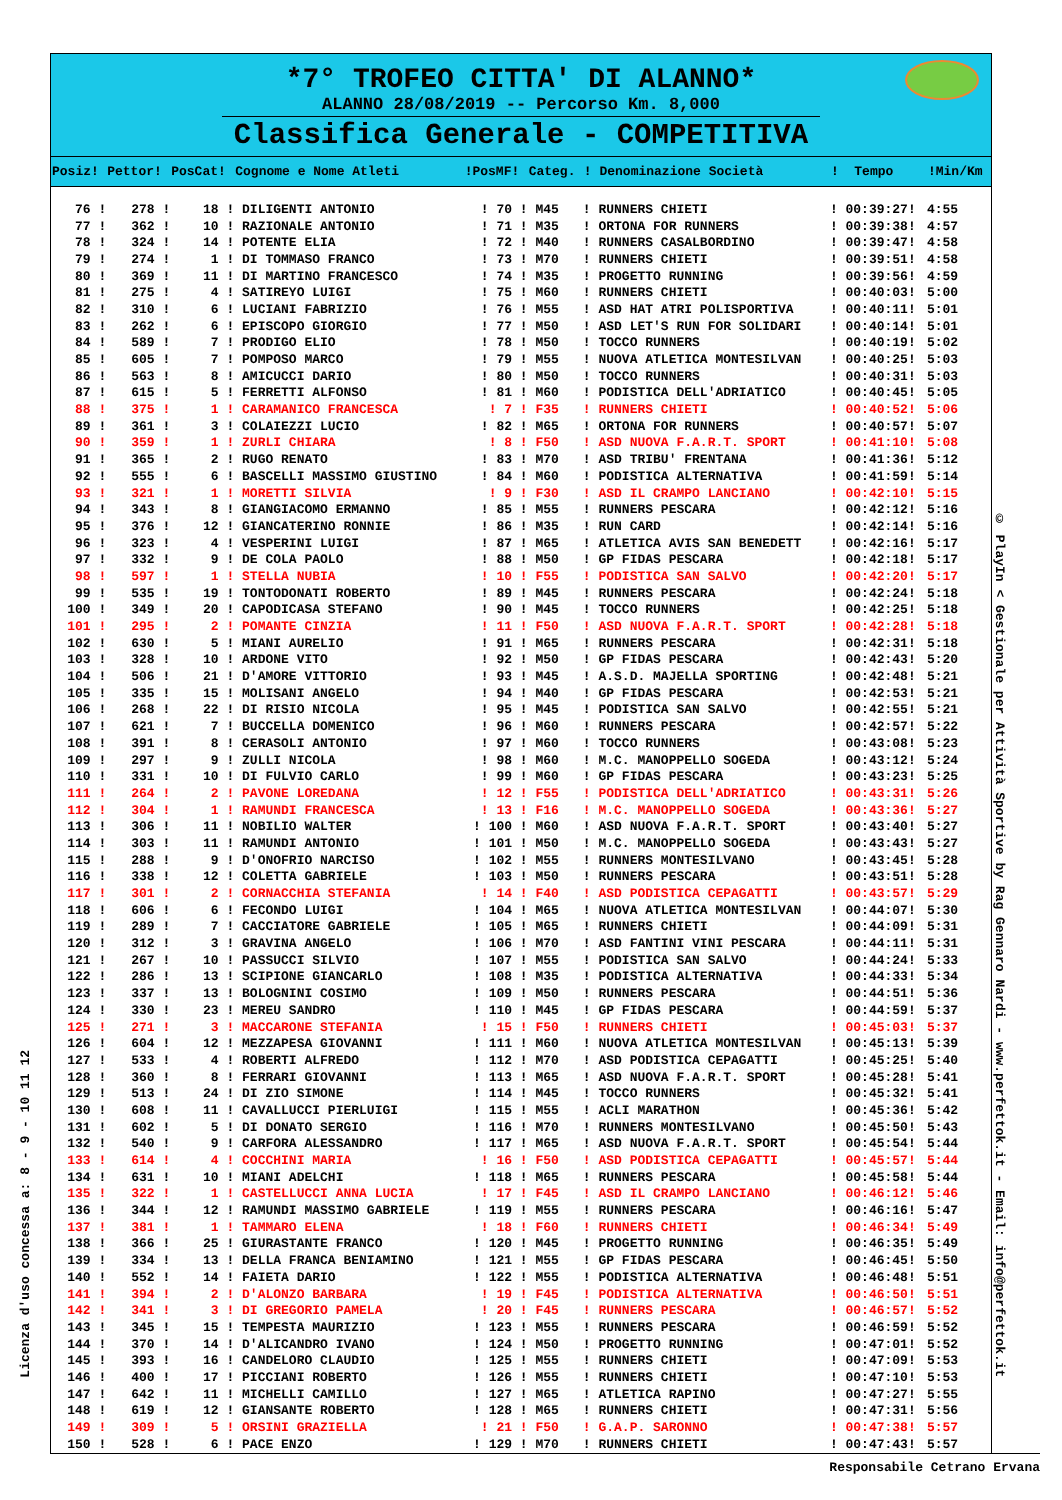Licenza d'uso concessa a: 8 - 9 - 10 11 12
*7° TROFEO CITTA' DI ALANNO*
ALANNO 28/08/2019 -- Percorso Km. 8,000
Classifica Generale - COMPETITIVA
| Posiz! | Pettor! | PosCat! | Cognome e Nome Atleti | !PosMF! | Categ. | ! Denominazione Società | ! Tempo | !Min/Km |
| --- | --- | --- | --- | --- | --- | --- | --- | --- |
| 76 ! | 278 ! | 18 ! | DILIGENTI ANTONIO | ! 70 ! | M45 | ! RUNNERS CHIETI | ! 00:39:27! | 4:55 |
| 77 ! | 362 ! | 10 ! | RAZIONALE ANTONIO | ! 71 ! | M35 | ! ORTONA FOR RUNNERS | ! 00:39:38! | 4:57 |
| 78 ! | 324 ! | 14 ! | POTENTE ELIA | ! 72 ! | M40 | ! RUNNERS CASALBORDINO | ! 00:39:47! | 4:58 |
| 79 ! | 274 ! | 1 ! | DI TOMMASO FRANCO | ! 73 ! | M70 | ! RUNNERS CHIETI | ! 00:39:51! | 4:58 |
| 80 ! | 369 ! | 11 ! | DI MARTINO FRANCESCO | ! 74 ! | M35 | ! PROGETTO RUNNING | ! 00:39:56! | 4:59 |
| 81 ! | 275 ! | 4 ! | SATIREYO LUIGI | ! 75 ! | M60 | ! RUNNERS CHIETI | ! 00:40:03! | 5:00 |
| 82 ! | 310 ! | 6 ! | LUCIANI FABRIZIO | ! 76 ! | M55 | ! ASD HAT ATRI POLISPORTIVA | ! 00:40:11! | 5:01 |
| 83 ! | 262 ! | 6 ! | EPISCOPO GIORGIO | ! 77 ! | M50 | ! ASD LET'S RUN FOR SOLIDARI | ! 00:40:14! | 5:01 |
| 84 ! | 589 ! | 7 ! | PRODIGO ELIO | ! 78 ! | M50 | ! TOCCO RUNNERS | ! 00:40:19! | 5:02 |
| 85 ! | 605 ! | 7 ! | POMPOSO MARCO | ! 79 ! | M55 | ! NUOVA ATLETICA MONTESILVAN | ! 00:40:25! | 5:03 |
| 86 ! | 563 ! | 8 ! | AMICUCCI DARIO | ! 80 ! | M50 | ! TOCCO RUNNERS | ! 00:40:31! | 5:03 |
| 87 ! | 615 ! | 5 ! | FERRETTI ALFONSO | ! 81 ! | M60 | ! PODISTICA DELL'ADRIATICO | ! 00:40:45! | 5:05 |
| 88 ! | 375 ! | 1 ! | CARAMANICO FRANCESCA | ! 7 ! | F35 | ! RUNNERS CHIETI | ! 00:40:52! | 5:06 |
| 89 ! | 361 ! | 3 ! | COLAIEZZI LUCIO | ! 82 ! | M65 | ! ORTONA FOR RUNNERS | ! 00:40:57! | 5:07 |
| 90 ! | 359 ! | 1 ! | ZURLI CHIARA | ! 8 ! | F50 | ! ASD NUOVA F.A.R.T. SPORT | ! 00:41:10! | 5:08 |
| 91 ! | 365 ! | 2 ! | RUGO RENATO | ! 83 ! | M70 | ! ASD TRIBU' FRENTANA | ! 00:41:36! | 5:12 |
| 92 ! | 555 ! | 6 ! | BASCELLI MASSIMO GIUSTINO | ! 84 ! | M60 | ! PODISTICA ALTERNATIVA | ! 00:41:59! | 5:14 |
| 93 ! | 321 ! | 1 ! | MORETTI SILVIA | ! 9 ! | F30 | ! ASD IL CRAMPO LANCIANO | ! 00:42:10! | 5:15 |
| 94 ! | 343 ! | 8 ! | GIANGIACOMO ERMANNO | ! 85 ! | M55 | ! RUNNERS PESCARA | ! 00:42:12! | 5:16 |
| 95 ! | 376 ! | 12 ! | GIANCATERINO RONNIE | ! 86 ! | M35 | ! RUN CARD | ! 00:42:14! | 5:16 |
| 96 ! | 323 ! | 4 ! | VESPERINI LUIGI | ! 87 ! | M65 | ! ATLETICA AVIS SAN BENEDETT | ! 00:42:16! | 5:17 |
| 97 ! | 332 ! | 9 ! | DE COLA PAOLO | ! 88 ! | M50 | ! GP FIDAS PESCARA | ! 00:42:18! | 5:17 |
| 98 ! | 597 ! | 1 ! | STELLA NUBIA | ! 10 ! | F55 | ! PODISTICA SAN SALVO | ! 00:42:20! | 5:17 |
| 99 ! | 535 ! | 19 ! | TONTODONATI ROBERTO | ! 89 ! | M45 | ! RUNNERS PESCARA | ! 00:42:24! | 5:18 |
| 100 ! | 349 ! | 20 ! | CAPODICASA STEFANO | ! 90 ! | M45 | ! TOCCO RUNNERS | ! 00:42:25! | 5:18 |
| 101 ! | 295 ! | 2 ! | POMANTE CINZIA | ! 11 ! | F50 | ! ASD NUOVA F.A.R.T. SPORT | ! 00:42:28! | 5:18 |
| 102 ! | 630 ! | 5 ! | MIANI AURELIO | ! 91 ! | M65 | ! RUNNERS PESCARA | ! 00:42:31! | 5:18 |
| 103 ! | 328 ! | 10 ! | ARDONE VITO | ! 92 ! | M50 | ! GP FIDAS PESCARA | ! 00:42:43! | 5:20 |
| 104 ! | 506 ! | 21 ! | D'AMORE VITTORIO | ! 93 ! | M45 | ! A.S.D. MAJELLA SPORTING | ! 00:42:48! | 5:21 |
| 105 ! | 335 ! | 15 ! | MOLISANI ANGELO | ! 94 ! | M40 | ! GP FIDAS PESCARA | ! 00:42:53! | 5:21 |
| 106 ! | 268 ! | 22 ! | DI RISIO NICOLA | ! 95 ! | M45 | ! PODISTICA SAN SALVO | ! 00:42:55! | 5:21 |
| 107 ! | 621 ! | 7 ! | BUCCELLA DOMENICO | ! 96 ! | M60 | ! RUNNERS PESCARA | ! 00:42:57! | 5:22 |
| 108 ! | 391 ! | 8 ! | CERASOLI ANTONIO | ! 97 ! | M60 | ! TOCCO RUNNERS | ! 00:43:08! | 5:23 |
| 109 ! | 297 ! | 9 ! | ZULLI NICOLA | ! 98 ! | M60 | ! M.C. MANOPPELLO SOGEDA | ! 00:43:12! | 5:24 |
| 110 ! | 331 ! | 10 ! | DI FULVIO CARLO | ! 99 ! | M60 | ! GP FIDAS PESCARA | ! 00:43:23! | 5:25 |
| 111 ! | 264 ! | 2 ! | PAVONE LOREDANA | ! 12 ! | F55 | ! PODISTICA DELL'ADRIATICO | ! 00:43:31! | 5:26 |
| 112 ! | 304 ! | 1 ! | RAMUNDI FRANCESCA | ! 13 ! | F16 | ! M.C. MANOPPELLO SOGEDA | ! 00:43:36! | 5:27 |
| 113 ! | 306 ! | 11 ! | NOBILIO WALTER | ! 100 ! | M60 | ! ASD NUOVA F.A.R.T. SPORT | ! 00:43:40! | 5:27 |
| 114 ! | 303 ! | 11 ! | RAMUNDI ANTONIO | ! 101 ! | M50 | ! M.C. MANOPPELLO SOGEDA | ! 00:43:43! | 5:27 |
| 115 ! | 288 ! | 9 ! | D'ONOFRIO NARCISO | ! 102 ! | M55 | ! RUNNERS MONTESILVANO | ! 00:43:45! | 5:28 |
| 116 ! | 338 ! | 12 ! | COLETTA GABRIELE | ! 103 ! | M50 | ! RUNNERS PESCARA | ! 00:43:51! | 5:28 |
| 117 ! | 301 ! | 2 ! | CORNACCHIA STEFANIA | ! 14 ! | F40 | ! ASD PODISTICA CEPAGATTI | ! 00:43:57! | 5:29 |
| 118 ! | 606 ! | 6 ! | FECONDO LUIGI | ! 104 ! | M65 | ! NUOVA ATLETICA MONTESILVAN | ! 00:44:07! | 5:30 |
| 119 ! | 289 ! | 7 ! | CACCIATORE GABRIELE | ! 105 ! | M65 | ! RUNNERS CHIETI | ! 00:44:09! | 5:31 |
| 120 ! | 312 ! | 3 ! | GRAVINA ANGELO | ! 106 ! | M70 | ! ASD FANTINI VINI PESCARA | ! 00:44:11! | 5:31 |
| 121 ! | 267 ! | 10 ! | PASSUCCI SILVIO | ! 107 ! | M55 | ! PODISTICA SAN SALVO | ! 00:44:24! | 5:33 |
| 122 ! | 286 ! | 13 ! | SCIPIONE GIANCARLO | ! 108 ! | M35 | ! PODISTICA ALTERNATIVA | ! 00:44:33! | 5:34 |
| 123 ! | 337 ! | 13 ! | BOLOGNINI COSIMO | ! 109 ! | M50 | ! RUNNERS PESCARA | ! 00:44:51! | 5:36 |
| 124 ! | 330 ! | 23 ! | MEREU SANDRO | ! 110 ! | M45 | ! GP FIDAS PESCARA | ! 00:44:59! | 5:37 |
| 125 ! | 271 ! | 3 ! | MACCARONE STEFANIA | ! 15 ! | F50 | ! RUNNERS CHIETI | ! 00:45:03! | 5:37 |
| 126 ! | 604 ! | 12 ! | MEZZAPESA GIOVANNI | ! 111 ! | M60 | ! NUOVA ATLETICA MONTESILVAN | ! 00:45:13! | 5:39 |
| 127 ! | 533 ! | 4 ! | ROBERTI ALFREDO | ! 112 ! | M70 | ! ASD PODISTICA CEPAGATTI | ! 00:45:25! | 5:40 |
| 128 ! | 360 ! | 8 ! | FERRARI GIOVANNI | ! 113 ! | M65 | ! ASD NUOVA F.A.R.T. SPORT | ! 00:45:28! | 5:41 |
| 129 ! | 513 ! | 24 ! | DI ZIO SIMONE | ! 114 ! | M45 | ! TOCCO RUNNERS | ! 00:45:32! | 5:41 |
| 130 ! | 608 ! | 11 ! | CAVALLUCCI PIERLUIGI | ! 115 ! | M55 | ! ACLI MARATHON | ! 00:45:36! | 5:42 |
| 131 ! | 602 ! | 5 ! | DI DONATO SERGIO | ! 116 ! | M70 | ! RUNNERS MONTESILVANO | ! 00:45:50! | 5:43 |
| 132 ! | 540 ! | 9 ! | CARFORA ALESSANDRO | ! 117 ! | M65 | ! ASD NUOVA F.A.R.T. SPORT | ! 00:45:54! | 5:44 |
| 133 ! | 614 ! | 4 ! | COCCHINI MARIA | ! 16 ! | F50 | ! ASD PODISTICA CEPAGATTI | ! 00:45:57! | 5:44 |
| 134 ! | 631 ! | 10 ! | MIANI ADELCHI | ! 118 ! | M65 | ! RUNNERS PESCARA | ! 00:45:58! | 5:44 |
| 135 ! | 322 ! | 1 ! | CASTELLUCCI ANNA LUCIA | ! 17 ! | F45 | ! ASD IL CRAMPO LANCIANO | ! 00:46:12! | 5:46 |
| 136 ! | 344 ! | 12 ! | RAMUNDI MASSIMO GABRIELE | ! 119 ! | M55 | ! RUNNERS PESCARA | ! 00:46:16! | 5:47 |
| 137 ! | 381 ! | 1 ! | TAMMARO ELENA | ! 18 ! | F60 | ! RUNNERS CHIETI | ! 00:46:34! | 5:49 |
| 138 ! | 366 ! | 25 ! | GIURASTANTE FRANCO | ! 120 ! | M45 | ! PROGETTO RUNNING | ! 00:46:35! | 5:49 |
| 139 ! | 334 ! | 13 ! | DELLA FRANCA BENIAMINO | ! 121 ! | M55 | ! GP FIDAS PESCARA | ! 00:46:45! | 5:50 |
| 140 ! | 552 ! | 14 ! | FAIETA DARIO | ! 122 ! | M55 | ! PODISTICA ALTERNATIVA | ! 00:46:48! | 5:51 |
| 141 ! | 394 ! | 2 ! | D'ALONZO BARBARA | ! 19 ! | F45 | ! PODISTICA ALTERNATIVA | ! 00:46:50! | 5:51 |
| 142 ! | 341 ! | 3 ! | DI GREGORIO PAMELA | ! 20 ! | F45 | ! RUNNERS PESCARA | ! 00:46:57! | 5:52 |
| 143 ! | 345 ! | 15 ! | TEMPESTA MAURIZIO | ! 123 ! | M55 | ! RUNNERS PESCARA | ! 00:46:59! | 5:52 |
| 144 ! | 370 ! | 14 ! | D'ALICANDRO IVANO | ! 124 ! | M50 | ! PROGETTO RUNNING | ! 00:47:01! | 5:52 |
| 145 ! | 393 ! | 16 ! | CANDELORO CLAUDIO | ! 125 ! | M55 | ! RUNNERS CHIETI | ! 00:47:09! | 5:53 |
| 146 ! | 400 ! | 17 ! | PICCIANI ROBERTO | ! 126 ! | M55 | ! RUNNERS CHIETI | ! 00:47:10! | 5:53 |
| 147 ! | 642 ! | 11 ! | MICHELLI CAMILLO | ! 127 ! | M65 | ! ATLETICA RAPINO | ! 00:47:27! | 5:55 |
| 148 ! | 619 ! | 12 ! | GIANSANTE ROBERTO | ! 128 ! | M65 | ! RUNNERS CHIETI | ! 00:47:31! | 5:56 |
| 149 ! | 309 ! | 5 ! | ORSINI GRAZIELLA | ! 21 ! | F50 | ! G.A.P. SARONNO | ! 00:47:38! | 5:57 |
| 150 ! | 528 ! | 6 ! | PACE ENZO | ! 129 ! | M70 | ! RUNNERS CHIETI | ! 00:47:43! | 5:57 |
© PlayIn < Gestionale per Attività Sportive by Rag Gennaro Nardi - www.perfettok.it - Email: info@perfettok.it
Responsabile Cetrano Ervana